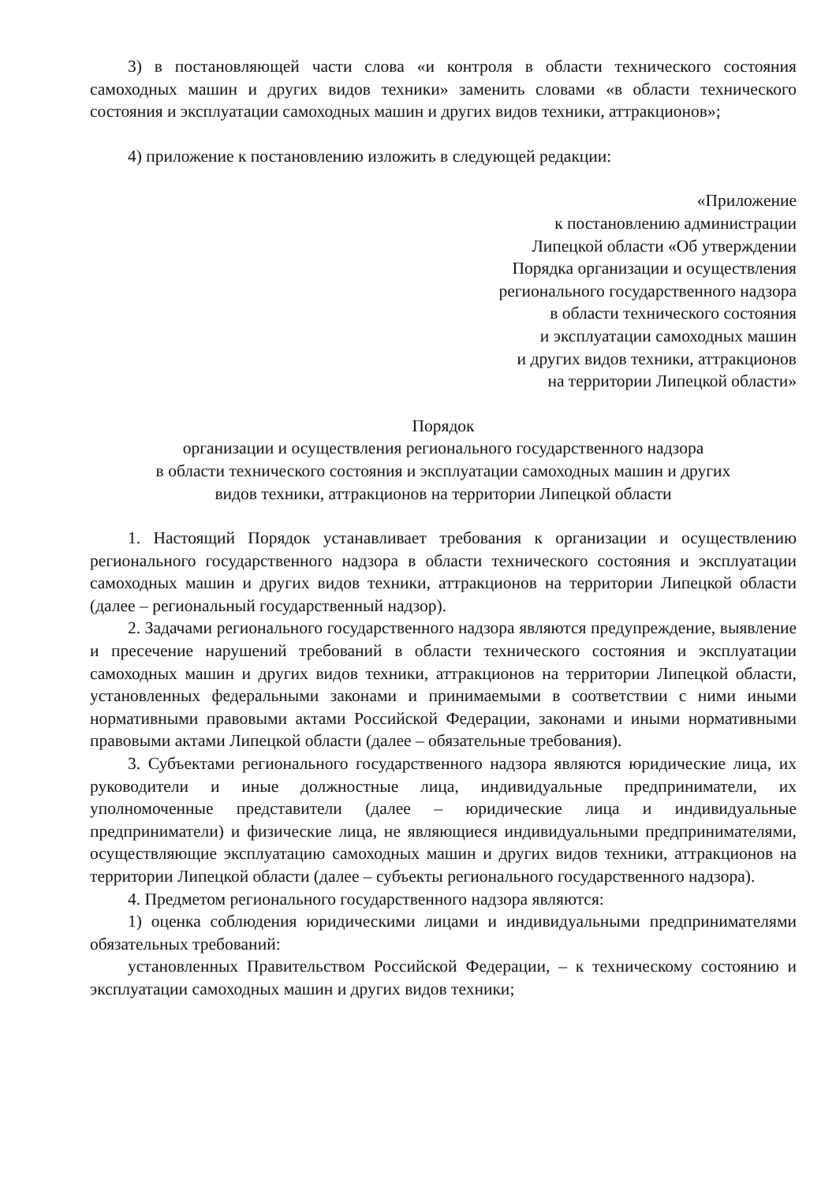3) в постановляющей части слова «и контроля в области технического состояния самоходных машин и других видов техники» заменить словами «в области технического состояния и эксплуатации самоходных машин и других видов техники, аттракционов»;
4) приложение к постановлению изложить в следующей редакции:
«Приложение
к постановлению администрации
Липецкой области «Об утверждении
Порядка организации и осуществления
регионального государственного надзора
в области технического состояния
и эксплуатации самоходных машин
и других видов техники, аттракционов
на территории Липецкой области»
Порядок
организации и осуществления регионального государственного надзора
в области технического состояния и эксплуатации самоходных машин и других
видов техники, аттракционов на территории Липецкой области
1. Настоящий Порядок устанавливает требования к организации и осуществлению регионального государственного надзора в области технического состояния и эксплуатации самоходных машин и других видов техники, аттракционов на территории Липецкой области (далее – региональный государственный надзор).
2. Задачами регионального государственного надзора являются предупреждение, выявление и пресечение нарушений требований в области технического состояния и эксплуатации самоходных машин и других видов техники, аттракционов на территории Липецкой области, установленных федеральными законами и принимаемыми в соответствии с ними иными нормативными правовыми актами Российской Федерации, законами и иными нормативными правовыми актами Липецкой области (далее – обязательные требования).
3. Субъектами регионального государственного надзора являются юридические лица, их руководители и иные должностные лица, индивидуальные предприниматели, их уполномоченные представители (далее – юридические лица и индивидуальные предприниматели) и физические лица, не являющиеся индивидуальными предпринимателями, осуществляющие эксплуатацию самоходных машин и других видов техники, аттракционов на территории Липецкой области (далее – субъекты регионального государственного надзора).
4. Предметом регионального государственного надзора являются:
1) оценка соблюдения юридическими лицами и индивидуальными предпринимателями обязательных требований:
установленных Правительством Российской Федерации, – к техническому состоянию и эксплуатации самоходных машин и других видов техники;